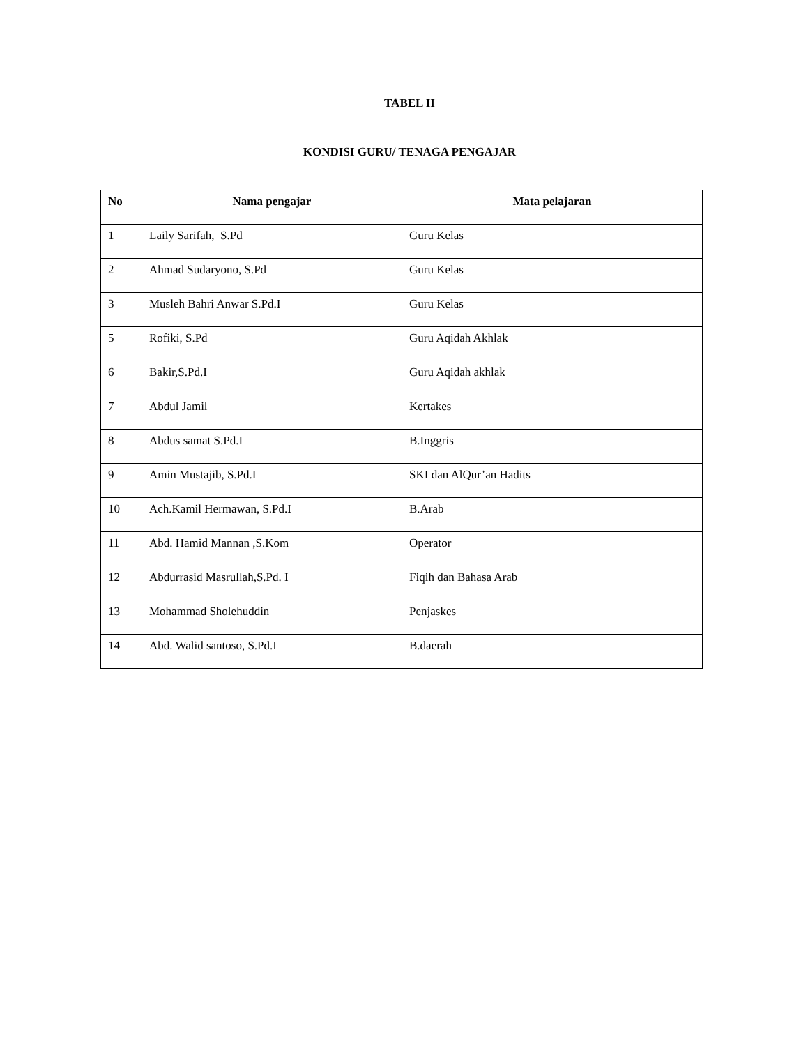TABEL II
KONDISI GURU/ TENAGA PENGAJAR
| No | Nama pengajar | Mata pelajaran |
| --- | --- | --- |
| 1 | Laily Sarifah, S.Pd | Guru Kelas |
| 2 | Ahmad Sudaryono, S.Pd | Guru Kelas |
| 3 | Musleh Bahri Anwar S.Pd.I | Guru Kelas |
| 5 | Rofiki, S.Pd | Guru Aqidah Akhlak |
| 6 | Bakir,S.Pd.I | Guru Aqidah akhlak |
| 7 | Abdul Jamil | Kertakes |
| 8 | Abdus samat S.Pd.I | B.Inggris |
| 9 | Amin Mustajib, S.Pd.I | SKI dan AlQur’an Hadits |
| 10 | Ach.Kamil Hermawan, S.Pd.I | B.Arab |
| 11 | Abd. Hamid Mannan ,S.Kom | Operator |
| 12 | Abdurrasid Masrullah,S.Pd. I | Fiqih dan Bahasa Arab |
| 13 | Mohammad Sholehuddin | Penjaskes |
| 14 | Abd. Walid santoso, S.Pd.I | B.daerah |